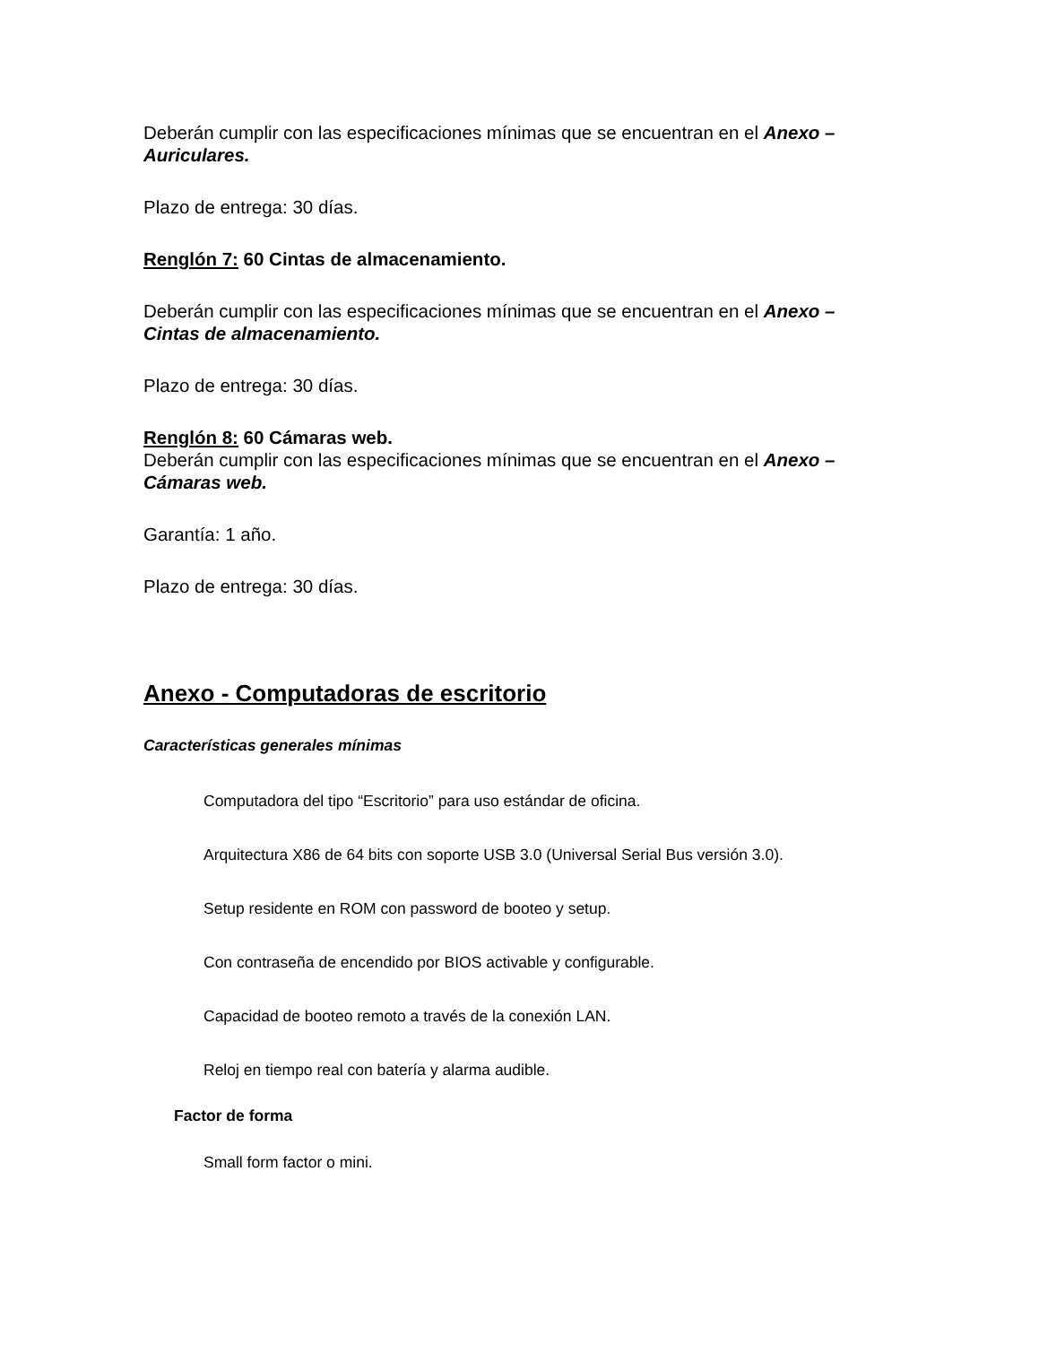Deberán cumplir con las especificaciones mínimas que se encuentran en el Anexo – Auriculares.
Plazo de entrega: 30 días.
Renglón 7: 60 Cintas de almacenamiento.
Deberán cumplir con las especificaciones mínimas que se encuentran en el Anexo – Cintas de almacenamiento.
Plazo de entrega: 30 días.
Renglón 8: 60 Cámaras web.
Deberán cumplir con las especificaciones mínimas que se encuentran en el Anexo – Cámaras web.
Garantía: 1 año.
Plazo de entrega: 30 días.
Anexo - Computadoras de escritorio
Características generales mínimas
Computadora del tipo “Escritorio” para uso estándar de oficina.
Arquitectura X86 de 64 bits con soporte USB 3.0 (Universal Serial Bus versión 3.0).
Setup residente en ROM con password de booteo y setup.
Con contraseña de encendido por BIOS activable y configurable.
Capacidad de booteo remoto a través de la conexión LAN.
Reloj en tiempo real con batería y alarma audible.
Factor de forma
Small form factor o mini.